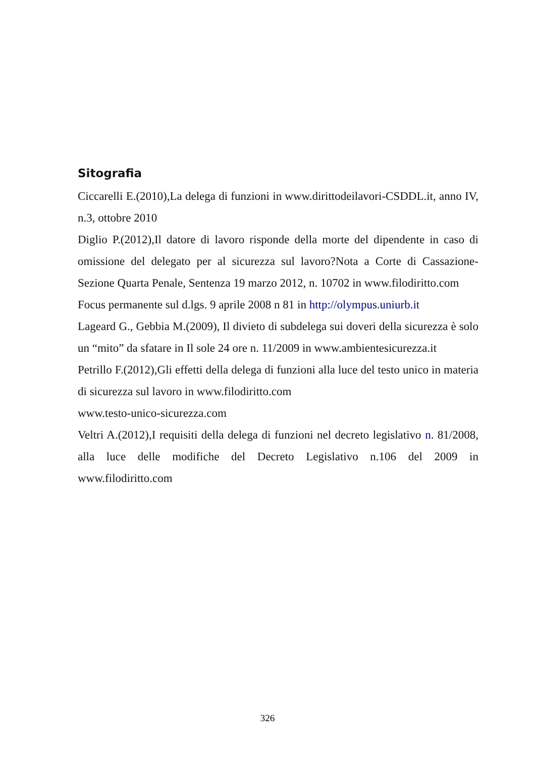Sitografia
Ciccarelli E.(2010),La delega di funzioni in www.dirittodeilavori-CSDDL.it, anno IV, n.3, ottobre 2010
Diglio P.(2012),Il datore di lavoro risponde della morte del dipendente in caso di omissione del delegato per al sicurezza sul lavoro?Nota a Corte di Cassazione-Sezione Quarta Penale, Sentenza 19 marzo 2012, n. 10702 in www.filodiritto.com
Focus permanente sul d.lgs. 9 aprile 2008 n 81 in http://olympus.uniurb.it
Lageard G., Gebbia M.(2009), Il divieto di subdelega sui doveri della sicurezza è solo un “mito” da sfatare in Il sole 24 ore n. 11/2009 in www.ambientesicurezza.it
Petrillo F.(2012),Gli effetti della delega di funzioni alla luce del testo unico in materia di sicurezza sul lavoro in www.filodiritto.com
www.testo-unico-sicurezza.com
Veltri A.(2012),I requisiti della delega di funzioni nel decreto legislativo n. 81/2008, alla luce delle modifiche del Decreto Legislativo n.106 del 2009 in www.filodiritto.com
326